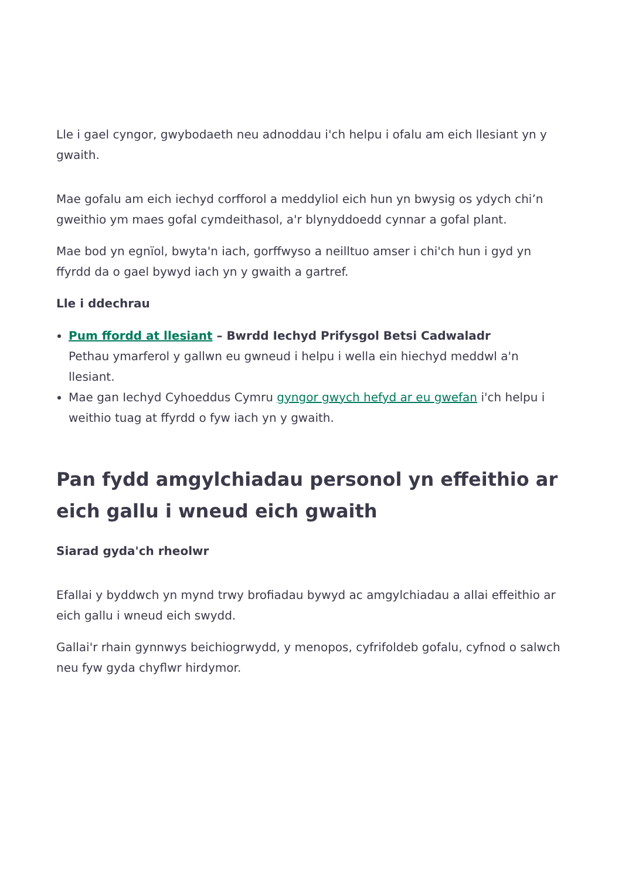Lle i gael cyngor, gwybodaeth neu adnoddau i'ch helpu i ofalu am eich llesiant yn y gwaith.
Mae gofalu am eich iechyd corfforol a meddyliol eich hun yn bwysig os ydych chi’n gweithio ym maes gofal cymdeithasol, a'r blynyddoedd cynnar a gofal plant.
Mae bod yn egnïol, bwyta'n iach, gorffwyso a neilltuo amser i chi'ch hun i gyd yn ffyrdd da o gael bywyd iach yn y gwaith a gartref.
Lle i ddechrau
Pum ffordd at llesiant – Bwrdd Iechyd Prifysgol Betsi Cadwaladr
Pethau ymarferol y gallwn eu gwneud i helpu i wella ein hiechyd meddwl a'n llesiant.
Mae gan Iechyd Cyhoeddus Cymru gyngor gwych hefyd ar eu gwefan i'ch helpu i weithio tuag at ffyrdd o fyw iach yn y gwaith.
Pan fydd amgylchiadau personol yn effeithio ar eich gallu i wneud eich gwaith
Siarad gyda'ch rheolwr
Efallai y byddwch yn mynd trwy brofiadau bywyd ac amgylchiadau a allai effeithio ar eich gallu i wneud eich swydd.
Gallai'r rhain gynnwys beichiogrwydd, y menopos, cyfrifoldeb gofalu, cyfnod o salwch neu fyw gyda chyflwr hirdymor.